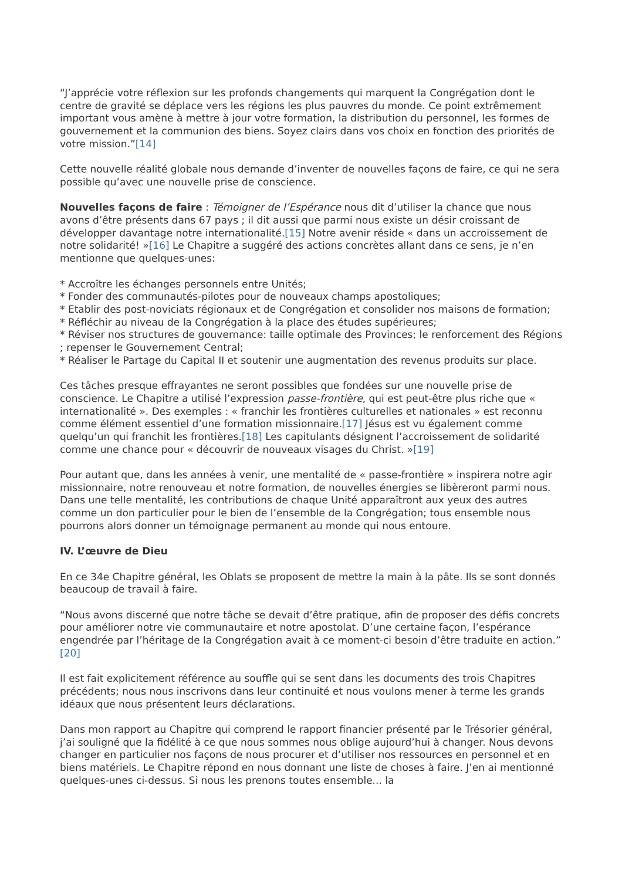“J’apprécie votre réflexion sur les profonds changements qui marquent la Congrégation dont le centre de gravité se déplace vers les régions les plus pauvres du monde. Ce point extrêmement important vous amène à mettre à jour votre formation, la distribution du personnel, les formes de gouvernement et la communion des biens. Soyez clairs dans vos choix en fonction des priorités de votre mission.”[14]
Cette nouvelle réalité globale nous demande d’inventer de nouvelles façons de faire, ce qui ne sera possible qu’avec une nouvelle prise de conscience.
Nouvelles façons de faire : Témoigner de l’Espérance nous dit d’utiliser la chance que nous avons d’être présents dans 67 pays ; il dit aussi que parmi nous existe un désir croissant de développer davantage notre internationalité.[15] Notre avenir réside « dans un accroissement de notre solidarité! »[16] Le Chapitre a suggéré des actions concrètes allant dans ce sens, je n’en mentionne que quelques-unes:
* Accroître les échanges personnels entre Unités;
* Fonder des communautés-pilotes pour de nouveaux champs apostoliques;
* Etablir des post-noviciats régionaux et de Congrégation et consolider nos maisons de formation;
* Réfléchir au niveau de la Congrégation à la place des études supérieures;
* Réviser nos structures de gouvernance: taille optimale des Provinces; le renforcement des Régions ; repenser le Gouvernement Central;
* Réaliser le Partage du Capital II et soutenir une augmentation des revenus produits sur place.
Ces tâches presque effrayantes ne seront possibles que fondées sur une nouvelle prise de conscience. Le Chapitre a utilisé l’expression passe-frontière, qui est peut-être plus riche que « internationalité ». Des exemples : « franchir les frontières culturelles et nationales » est reconnu comme élément essentiel d’une formation missionnaire.[17] Jésus est vu également comme quelqu’un qui franchit les frontières.[18] Les capitulants désignent l’accroissement de solidarité comme une chance pour « découvrir de nouveaux visages du Christ. »[19]
Pour autant que, dans les années à venir, une mentalité de « passe-frontière » inspirera notre agir missionnaire, notre renouveau et notre formation, de nouvelles énergies se libèreront parmi nous. Dans une telle mentalité, les contributions de chaque Unité apparaîtront aux yeux des autres comme un don particulier pour le bien de l’ensemble de la Congrégation; tous ensemble nous pourrons alors donner un témoignage permanent au monde qui nous entoure.
IV. L’œuvre de Dieu
En ce 34e Chapitre général, les Oblats se proposent de mettre la main à la pâte. Ils se sont donnés beaucoup de travail à faire.
“Nous avons discerné que notre tâche se devait d’être pratique, afin de proposer des défis concrets pour améliorer notre vie communautaire et notre apostolat. D’une certaine façon, l’espérance engendrée par l’héritage de la Congrégation avait à ce moment-ci besoin d’être traduite en action.” [20]
Il est fait explicitement référence au souffle qui se sent dans les documents des trois Chapitres précédents; nous nous inscrivons dans leur continuité et nous voulons mener à terme les grands idéaux que nous présentent leurs déclarations.
Dans mon rapport au Chapitre qui comprend le rapport financier présenté par le Trésorier général, j’ai souligné que la fidélité à ce que nous sommes nous oblige aujourd’hui à changer. Nous devons changer en particulier nos façons de nous procurer et d’utiliser nos ressources en personnel et en biens matériels. Le Chapitre répond en nous donnant une liste de choses à faire. J’en ai mentionné quelques-unes ci-dessus. Si nous les prenons toutes ensemble... la